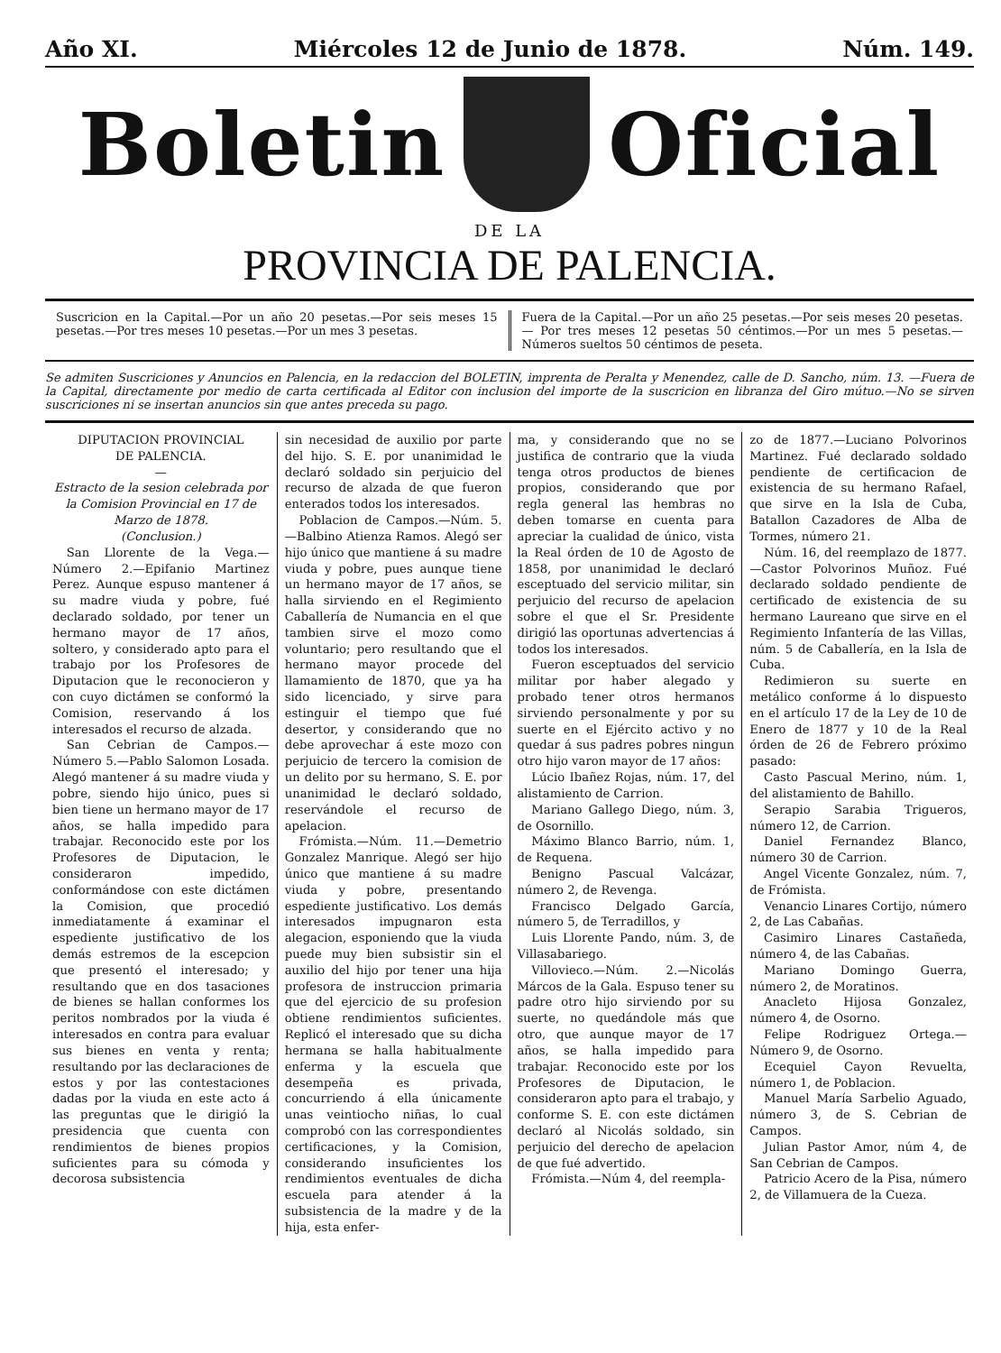Año XI. Miércoles 12 de Junio de 1878. Núm. 149.
Boletin Oficial
DE LA
PROVINCIA DE PALENCIA.
Suscricion en la Capital.—Por un año 20 pesetas.—Por seis meses 15 pesetas.—Por tres meses 10 pesetas.—Por un mes 3 pesetas.
Fuera de la Capital.—Por un año 25 pesetas.—Por seis meses 20 pesetas.— Por tres meses 12 pesetas 50 céntimos.—Por un mes 5 pesetas.—Números sueltos 50 céntimos de peseta.
Se admiten Suscriciones y Anuncios en Palencia, en la redaccion del BOLETIN, imprenta de Peralta y Menendez, calle de D. Sancho, núm. 13. —Fuera de la Capital, directamente por medio de carta certificada al Editor con inclusion del importe de la suscricion en libranza del Giro mútuo.—No se sirven suscriciones ni se insertan anuncios sin que antes preceda su pago.
DIPUTACION PROVINCIAL
DE PALENCIA.
—
Estracto de la sesion celebrada por la Comision Provincial en 17 de Marzo de 1878.
(Conclusion.)
San Llorente de la Vega.—Número 2.—Epifanio Martinez Perez. Aunque espuso mantener á su madre viuda y pobre, fué declarado soldado, por tener un hermano mayor de 17 años, soltero, y considerado apto para el trabajo por los Profesores de Diputacion que le reconocieron y con cuyo dictámen se conformó la Comision, reservando á los interesados el recurso de alzada.
San Cebrian de Campos.—Número 5.—Pablo Salomon Losada. Alegó mantener á su madre viuda y pobre, siendo hijo único, pues si bien tiene un hermano mayor de 17 años, se halla impedido para trabajar. Reconocido este por los Profesores de Diputacion, le consideraron impedido, conformándose con este dictámen la Comision, que procedió inmediatamente á examinar el espediente justificativo de los demás estremos de la escepcion que presentó el interesado; y resultando que en dos tasaciones de bienes se hallan conformes los peritos nombrados por la viuda é interesados en contra para evaluar sus bienes en venta y renta; resultando por las declaraciones de estos y por las contestaciones dadas por la viuda en este acto á las preguntas que le dirigió la presidencia que cuenta con rendimientos de bienes propios suficientes para su cómoda y decorosa subsistencia
sin necesidad de auxilio por parte del hijo. S. E. por unanimidad le declaró soldado sin perjuicio del recurso de alzada de que fueron enterados todos los interesados.
Poblacion de Campos.—Núm. 5. —Balbino Atienza Ramos. Alegó ser hijo único que mantiene á su madre viuda y pobre, pues aunque tiene un hermano mayor de 17 años, se halla sirviendo en el Regimiento Caballería de Numancia en el que tambien sirve el mozo como voluntario; pero resultando que el hermano mayor procede del llamamiento de 1870, que ya ha sido licenciado, y sirve para estinguir el tiempo que fué desertor, y considerando que no debe aprovechar á este mozo con perjuicio de tercero la comision de un delito por su hermano, S. E. por unanimidad le declaró soldado, reservándole el recurso de apelacion.
Frómista.—Núm. 11.—Demetrio Gonzalez Manrique. Alegó ser hijo único que mantiene á su madre viuda y pobre, presentando espediente justificativo. Los demás interesados impugnaron esta alegacion, esponiendo que la viuda puede muy bien subsistir sin el auxilio del hijo por tener una hija profesora de instruccion primaria que del ejercicio de su profesion obtiene rendimientos suficientes. Replicó el interesado que su dicha hermana se halla habitualmente enferma y la escuela que desempeña es privada, concurriendo á ella únicamente unas veintiocho niñas, lo cual comprobó con las correspondientes certificaciones, y la Comision, considerando insuficientes los rendimientos eventuales de dicha escuela para atender á la subsistencia de la madre y de la hija, esta enfer-
ma, y considerando que no se justifica de contrario que la viuda tenga otros productos de bienes propios, considerando que por regla general las hembras no deben tomarse en cuenta para apreciar la cualidad de único, vista la Real órden de 10 de Agosto de 1858, por unanimidad le declaró esceptuado del servicio militar, sin perjuicio del recurso de apelacion sobre el que el Sr. Presidente dirigió las oportunas advertencias á todos los interesados.
Fueron esceptuados del servicio militar por haber alegado y probado tener otros hermanos sirviendo personalmente y por su suerte en el Ejército activo y no quedar á sus padres pobres ningun otro hijo varon mayor de 17 años:
Lúcio Ibañez Rojas, núm. 17, del alistamiento de Carrion.
Mariano Gallego Diego, núm. 3, de Osornillo.
Máximo Blanco Barrio, núm. 1, de Requena.
Benigno Pascual Valcázar, número 2, de Revenga.
Francisco Delgado García, número 5, de Terradillos, y
Luis Llorente Pando, núm. 3, de Villasabariego.
Villovieco.—Núm. 2.—Nicolás Márcos de la Gala. Espuso tener su padre otro hijo sirviendo por su suerte, no quedándole más que otro, que aunque mayor de 17 años, se halla impedido para trabajar. Reconocido este por los Profesores de Diputacion, le consideraron apto para el trabajo, y conforme S. E. con este dictámen declaró al Nicolás soldado, sin perjuicio del derecho de apelacion de que fué advertido.
Frómista.—Núm 4, del reempla-
zo de 1877.—Luciano Polvorinos Martinez. Fué declarado soldado pendiente de certificacion de existencia de su hermano Rafael, que sirve en la Isla de Cuba, Batallon Cazadores de Alba de Tormes, número 21.
Núm. 16, del reemplazo de 1877. —Castor Polvorinos Muñoz. Fué declarado soldado pendiente de certificado de existencia de su hermano Laureano que sirve en el Regimiento Infantería de las Villas, núm. 5 de Caballería, en la Isla de Cuba.
Redimieron su suerte en metálico conforme á lo dispuesto en el artículo 17 de la Ley de 10 de Enero de 1877 y 10 de la Real órden de 26 de Febrero próximo pasado:
Casto Pascual Merino, núm. 1, del alistamiento de Bahillo.
Serapio Sarabia Trigueros, número 12, de Carrion.
Daniel Fernandez Blanco, número 30 de Carrion.
Angel Vicente Gonzalez, núm. 7, de Frómista.
Venancio Linares Cortijo, número 2, de Las Cabañas.
Casimiro Linares Castañeda, número 4, de las Cabañas.
Mariano Domingo Guerra, número 2, de Moratinos.
Anacleto Hijosa Gonzalez, número 4, de Osorno.
Felipe Rodriguez Ortega.—Número 9, de Osorno.
Ecequiel Cayon Revuelta, número 1, de Poblacion.
Manuel María Sarbelio Aguado, número 3, de S. Cebrian de Campos.
Julian Pastor Amor, núm 4, de San Cebrian de Campos.
Patricio Acero de la Pisa, número 2, de Villamuera de la Cueza.